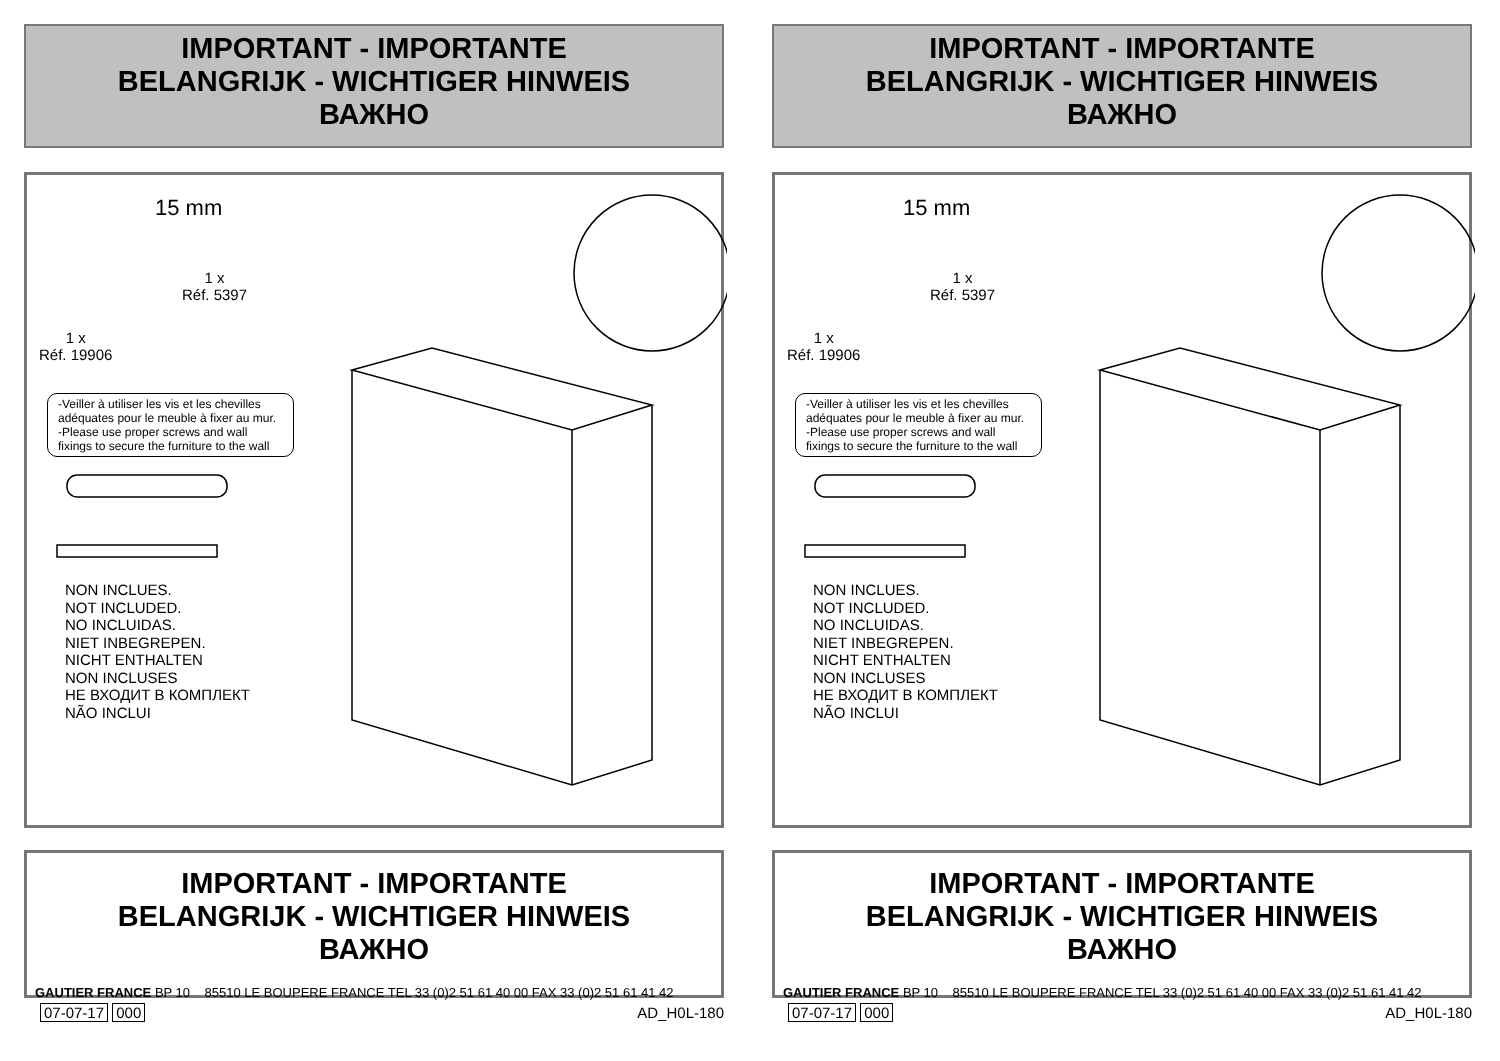IMPORTANT - IMPORTANTE
BELANGRIJK - WICHTIGER HINWEIS
ВАЖНО
1 x
Réf. 5397
1 x
Réf. 19906
15 mm
-Veiller à utiliser les vis et les chevilles adéquates pour le meuble à fixer au mur.
-Please use proper screws and wall fixings to secure the furniture to the wall
NON INCLUES.
NOT INCLUDED.
NO INCLUIDAS.
NIET INBEGREPEN.
NICHT ENTHALTEN
NON INCLUSES
НЕ ВХОДИТ В КОМПЛЕКТ
NÃO INCLUI
IMPORTANT - IMPORTANTE
BELANGRIJK - WICHTIGER HINWEIS
ВАЖНО
GAUTIER FRANCE BP 10 85510 LE BOUPERE FRANCE TEL 33 (0)2 51 61 40 00 FAX 33 (0)2 51 61 41 42
07-07-17 000 AD_H0L-180
IMPORTANT - IMPORTANTE
BELANGRIJK - WICHTIGER HINWEIS
ВАЖНО
1 x
Réf. 5397
1 x
Réf. 19906
15 mm
-Veiller à utiliser les vis et les chevilles adéquates pour le meuble à fixer au mur.
-Please use proper screws and wall fixings to secure the furniture to the wall
NON INCLUES.
NOT INCLUDED.
NO INCLUIDAS.
NIET INBEGREPEN.
NICHT ENTHALTEN
NON INCLUSES
НЕ ВХОДИТ В КОМПЛЕКТ
NÃO INCLUI
IMPORTANT - IMPORTANTE
BELANGRIJK - WICHTIGER HINWEIS
ВАЖНО
GAUTIER FRANCE BP 10 85510 LE BOUPERE FRANCE TEL 33 (0)2 51 61 40 00 FAX 33 (0)2 51 61 41 42
07-07-17 000 AD_H0L-180